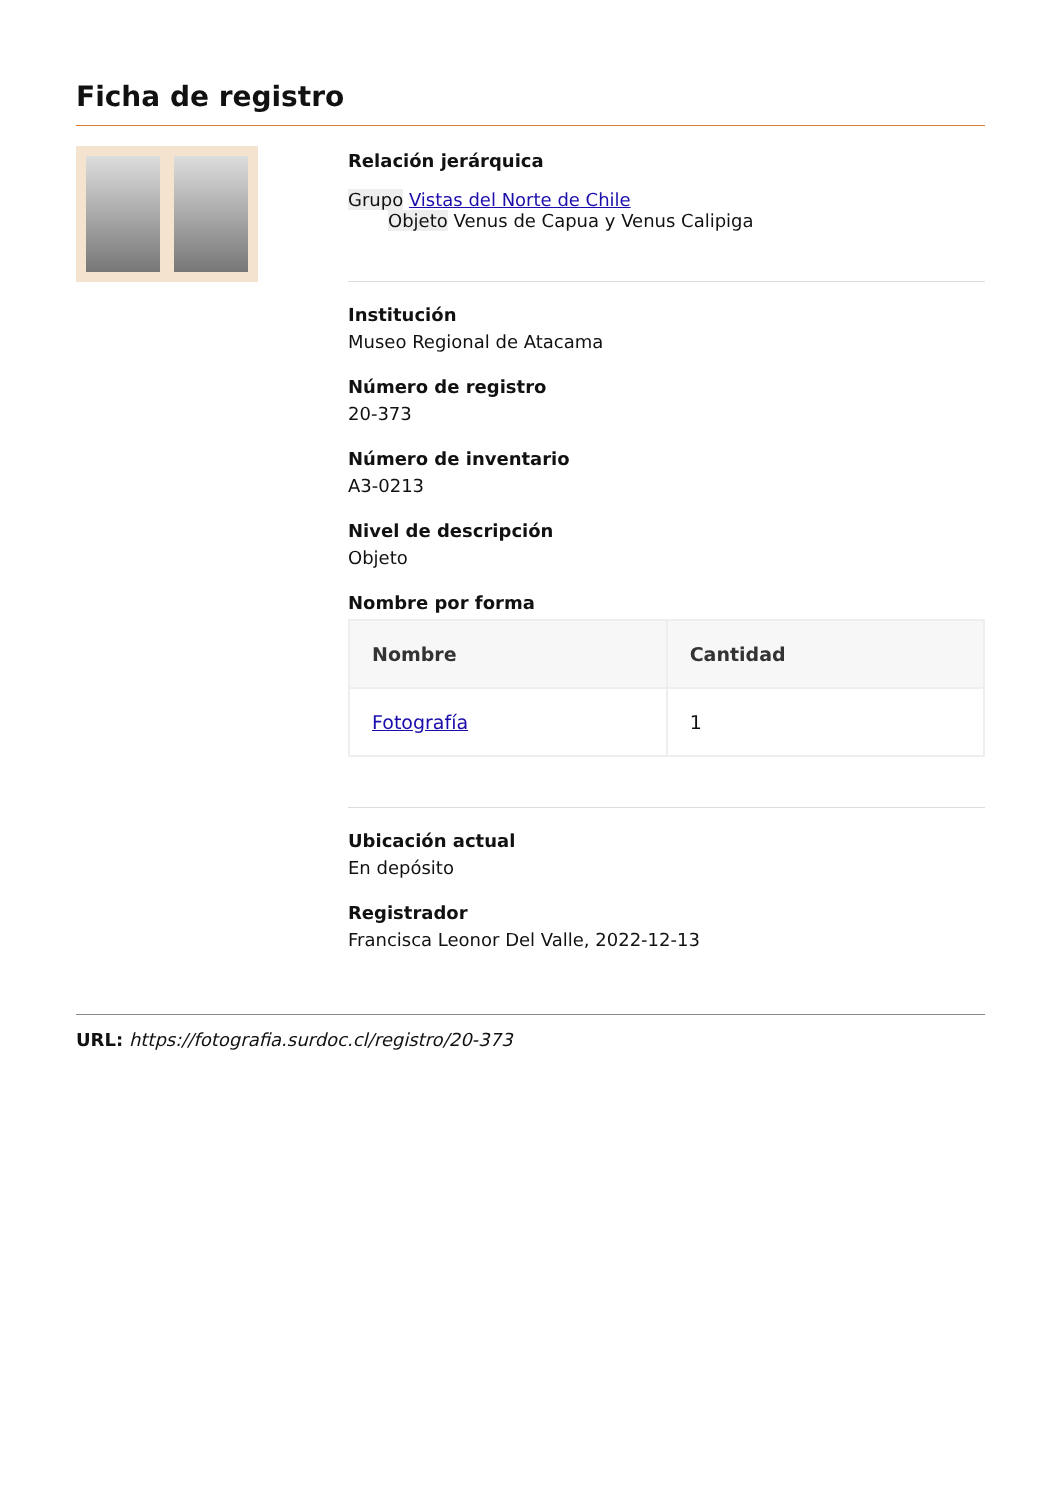Ficha de registro
Relación jerárquica
Grupo Vistas del Norte de Chile
Objeto Venus de Capua y Venus Calipiga
Institución
Museo Regional de Atacama
Número de registro
20-373
Número de inventario
A3-0213
Nivel de descripción
Objeto
Nombre por forma
| Nombre | Cantidad |
| --- | --- |
| Fotografía | 1 |
Ubicación actual
En depósito
Registrador
Francisca Leonor Del Valle, 2022-12-13
URL: https://fotografia.surdoc.cl/registro/20-373